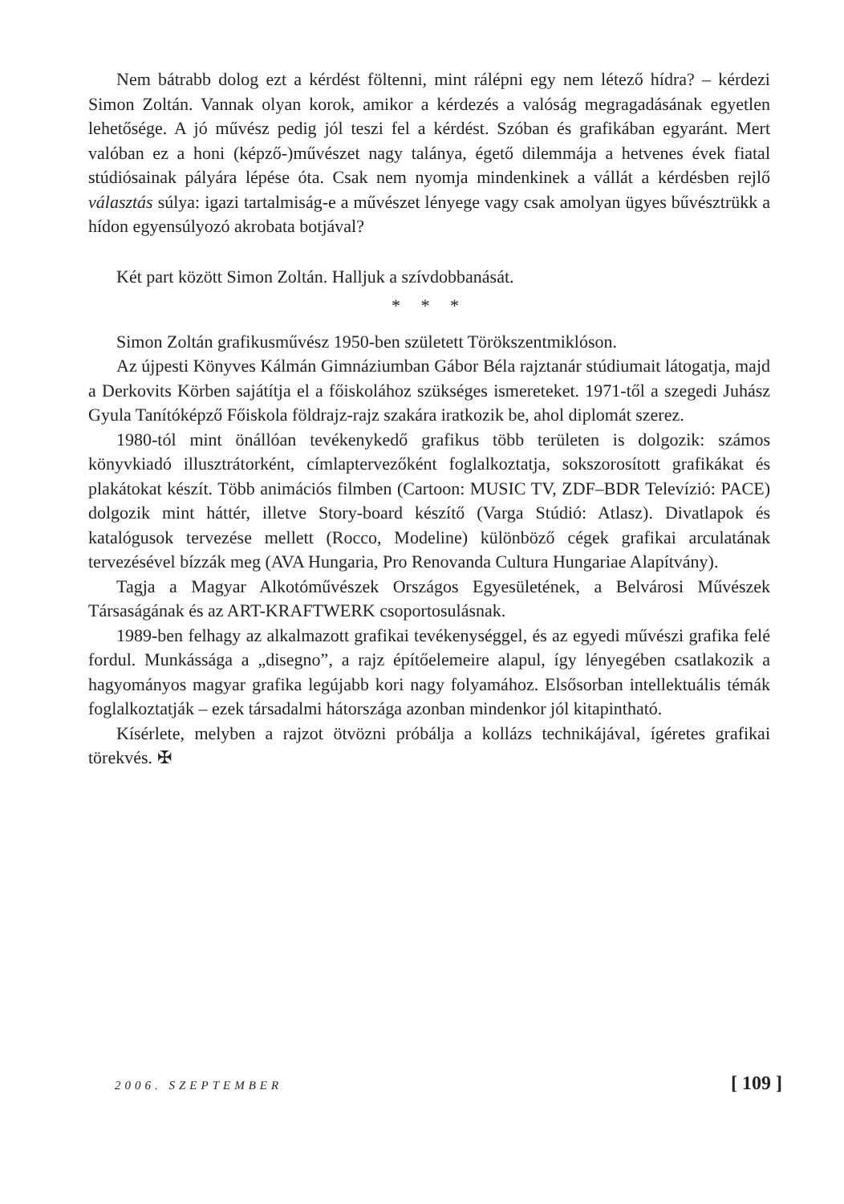Nem bátrabb dolog ezt a kérdést föltenni, mint rálépni egy nem létező hídra? – kérdezi Simon Zoltán. Vannak olyan korok, amikor a kérdezés a valóság megragadásának egyetlen lehetősége. A jó művész pedig jól teszi fel a kérdést. Szóban és grafikában egyaránt. Mert valóban ez a honi (képző-)művészet nagy talánya, égető dilemmája a hetvenes évek fiatal stúdiósainak pályára lépése óta. Csak nem nyomja mindenkinek a vállát a kérdésben rejlő választás súlya: igazi tartalmiság-e a művészet lényege vagy csak amolyan ügyes bűvésztrükk a hídon egyensúlyozó akrobata botjával?
Két part között Simon Zoltán. Halljuk a szívdobbanását.
* * *
Simon Zoltán grafikusművész 1950-ben született Törökszentmiklóson.
Az újpesti Könyves Kálmán Gimnáziumban Gábor Béla rajztanár stúdiumait látogatja, majd a Derkovits Körben sajátítja el a főiskolához szükséges ismereteket. 1971-től a szegedi Juhász Gyula Tanítóképző Főiskola földrajz-rajz szakára iratkozik be, ahol diplomát szerez.
1980-tól mint önállóan tevékenykedő grafikus több területen is dolgozik: számos könyvkiadó illusztrátorként, címlaptervezőként foglalkoztatja, sokszorosított grafikákat és plakátokat készít. Több animációs filmben (Cartoon: MUSIC TV, ZDF–BDR Televízió: PACE) dolgozik mint háttér, illetve Story-board készítő (Varga Stúdió: Atlasz). Divatlapok és katalógusok tervezése mellett (Rocco, Modeline) különböző cégek grafikai arculatának tervezésével bízzák meg (AVA Hungaria, Pro Renovanda Cultura Hungariae Alapítvány).
Tagja a Magyar Alkotóművészek Országos Egyesületének, a Belvárosi Művészek Társaságának és az ART-KRAFTWERK csoportosulásnak.
1989-ben felhagy az alkalmazott grafikai tevékenységgel, és az egyedi művészi grafika felé fordul. Munkássága a „disegno”, a rajz építőelemeire alapul, így lényegében csatlakozik a hagyományos magyar grafika legújabb kori nagy folyamához. Elsősorban intellektuális témák foglalkoztatják – ezek társadalmi hátországa azonban mindenkor jól kitapintható.
Kísérlete, melyben a rajzot ötvözni próbálja a kollázs technikájával, ígéretes grafikai törekvés. ✠
2006. SZEPTEMBER [ 109 ]